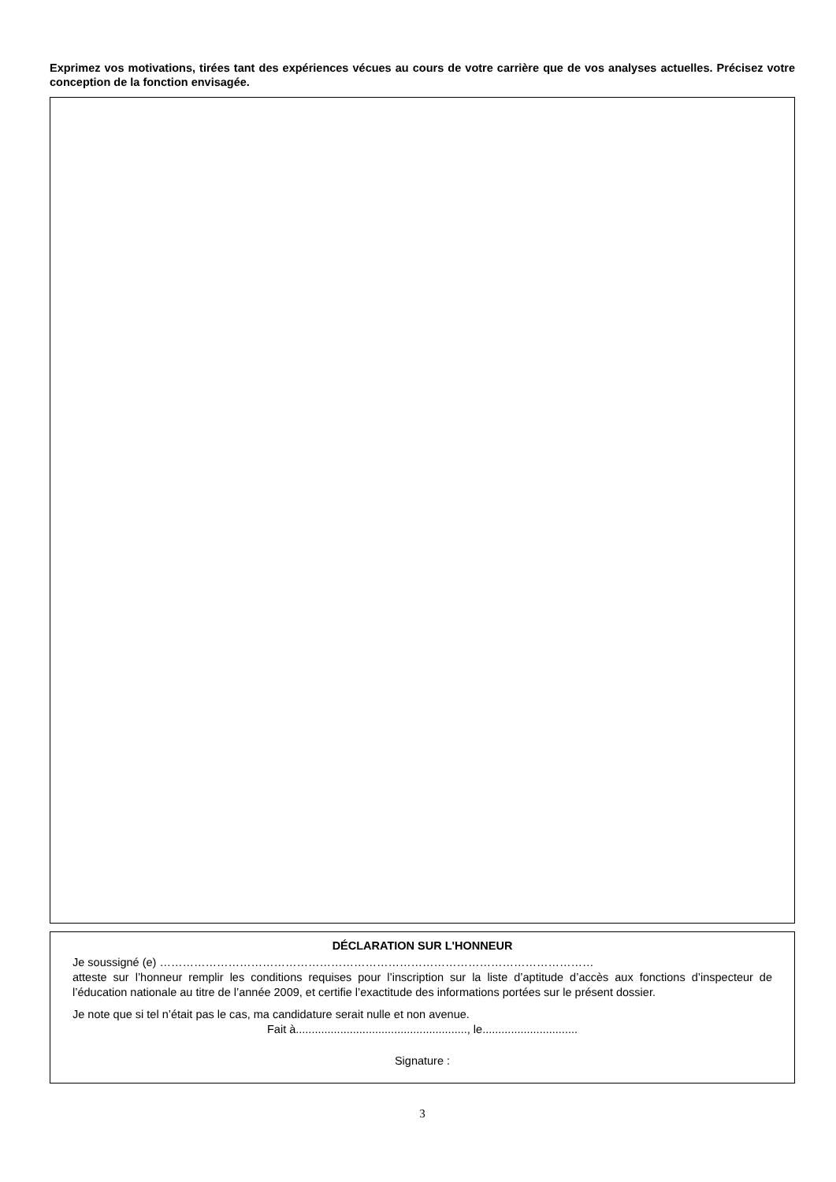Exprimez vos motivations, tirées tant des expériences vécues au cours de votre carrière que de vos analyses actuelles. Précisez votre conception de la fonction envisagée.
DÉCLARATION SUR L'HONNEUR
Je soussigné (e) ……………………………………………………………………………………………………
atteste sur l’honneur remplir les conditions requises pour l’inscription sur la liste d’aptitude d’accès aux fonctions d’inspecteur de l’éducation nationale au titre de l’année 2009, et certifie l’exactitude des informations portées sur le présent dossier.
Je note que si tel n’était pas le cas, ma candidature serait nulle et non avenue.
Fait à......................................................, le..............................
Signature :
3